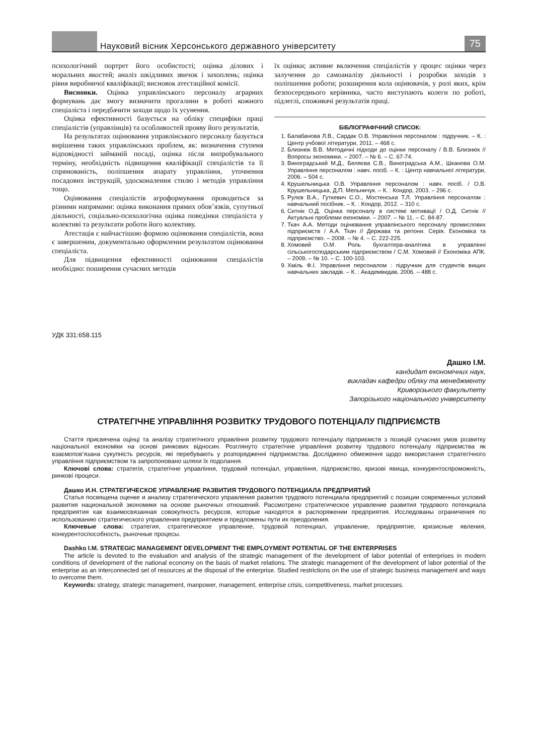Науковий вісник Херсонського державного університету
75
психологічний портрет його особистості; оцінка ділових і моральних якостей; аналіз шкідливих звичок і захоплень; оцінка рівня виробничої кваліфікації; висновок атестаційної комісії.
Висновки. Оцінка управлінського персоналу аграрних формувань дає змогу визначити прогалини в роботі кожного спеціаліста і передбачити заходи щодо їх усунення.
Оцінка ефективності базується на обліку специфіки праці спеціалістів (управлінців) та особливостей прояву його результатів.
На результатах оцінювання управлінського персоналу базується вирішення таких управлінських проблем, як: визначення ступеня відповідності займаній посаді, оцінка після випробувального терміну, необхідність підвищення кваліфікації спеціалістів та її спрямованість, поліпшення апарату управління, уточнення посадових інструкцій, удосконалення стилю і методів управління тощо.
Оцінювання спеціалістів агроформування проводиться за різними напрямами: оцінка виконання прямих обов’язків, супутньої діяльності, соціально-психологічна оцінка поведінки спеціаліста у колективі та результати роботи його колективу.
Атестація є найчастішою формою оцінювання спеціалістів, вона є завершеним, документально оформленим результатом оцінювання спеціаліста.
Для підвищення ефективності оцінювання спеціалістів необхідно: поширення сучасних методів
їх оцінки; активне включення спеціалістів у процес оцінки через залучення до самоаналізу діяльності і розробки заходів з поліпшення роботи; розширення кола оцінювачів, у ролі яких, крім безпосереднього керівника, часто виступають колеги по роботі, підлеглі, споживачі результатів праці.
БІБЛІОГРАФІЧНИЙ СПИСОК:
1. Балабанова Л.В., Сардак О.В. Управління персоналом : підручник. – К. : Центр учбової літератури, 2011. – 468 с.
2. Близнюк В.В. Методичні підходи до оцінки персоналу / В.В. Близнюк // Вопросы экономики. – 2007. – № 6. – С. 67-74.
3. Виноградський М.Д., Беляєва С.В., Виноградська А.М., Шканова О.М. Управління персоналом : навч. посіб. – К. : Центр навчальної літератури, 2006. – 504 с.
4. Крушельницька О.В. Управління персоналом : навч. посіб. / О.В. Крушельницька, Д.П. Мельничук. – К. : Кондор, 2003. – 296 с.
5. Рулєв В.А., Гуткевич С.О., Мостенська Т.Л. Управління персоналом : навчальний посібник. – К. : Кондор, 2012. – 310 с.
6. Ситнік О.Д. Оцінка персоналу в системі мотивації / О.Д. Ситнік // Актуальні проблеми економіки. – 2007. – № 11. – С. 84-87.
7. Ткач А.А. Методи оцінювання управлінського персоналу промислових підприємств / А.А. Ткач // Держава та регіони. Серія. Економіка та підприємство. – 2008. – № 4. – С. 222-225.
8. Хомовий О.М. Роль бухгалтера-аналітика в управлінні сільськогосподарським підприємством / С.М. Хомовий // Економіка АПК. – 2009. – № 10. – С. 100-103.
9. Хміль Ф.І. Управління персоналом : підручник для студентів вищих навчальних закладів. – К. : Академвидав, 2006. – 488 с.
УДК 331:658.115
Дашко І.М.
кандидат економічних наук,
викладач кафедри обліку та менеджменту
Криворізького факультету
Запорізького національного університету
СТРАТЕГІЧНЕ УПРАВЛІННЯ РОЗВИТКУ ТРУДОВОГО ПОТЕНЦІАЛУ ПІДПРИЄМСТВ
Стаття присвячена оцінці та аналізу стратегічного управління розвитку трудового потенціалу підприємств з позицій сучасних умов розвитку національної економіки на основі ринкових відносин. Розглянуто стратегічне управління розвитку трудового потенціалу підприємства як взаємопов’язана сукупність ресурсів, які перебувають у розпорядженні підприємства. Досліджено обмеження щодо використання стратегічного управління підприємством та запропоновано шляхи їх подолання.
Ключові слова: стратегія, стратегічне управління, трудовий потенціал, управління, підприємство, кризові явища, конкурентоспроможність, ринкові процеси.
Дашко И.Н. СТРАТЕГИЧЕСКОЕ УПРАВЛЕНИЕ РАЗВИТИЯ ТРУДОВОГО ПОТЕНЦИАЛА ПРЕДПРИЯТИЙ
Статья посвящена оценке и анализу стратегического управления развития трудового потенциала предприятий с позиции современных условий развития национальной экономики на основе рыночных отношений. Рассмотрено стратегическое управление развития трудового потенциала предприятия как взаимосвязанная совокупность ресурсов, которые находятся в распоряжении предприятия. Исследованы ограничения по использованию стратегического управления предприятием и предложены пути их преодоления.
Ключевые слова: стратегия, стратегическое управление, трудовой потенциал, управление, предприятие, кризисные явления, конкурентоспособность, рыночные процесы.
Dashko I.M. STRATEGIC MANAGEMENT DEVELOPMENT THE EMPLOYMENT POTENTIAL OF THE ENTERPRISES
The article is devoted to the evaluation and analysis of the strategic management of the development of labor potential of enterprises in modern conditions of development of the national economy on the basis of market relations. The strategic management of the development of labor potential of the enterprise as an interconnected set of resources at the disposal of the enterprise. Studied restrictions on the use of strategic business management and ways to overcome them.
Keywords: strategy, strategic management, manpower, management, enterprise crisis, competitiveness, market processes.